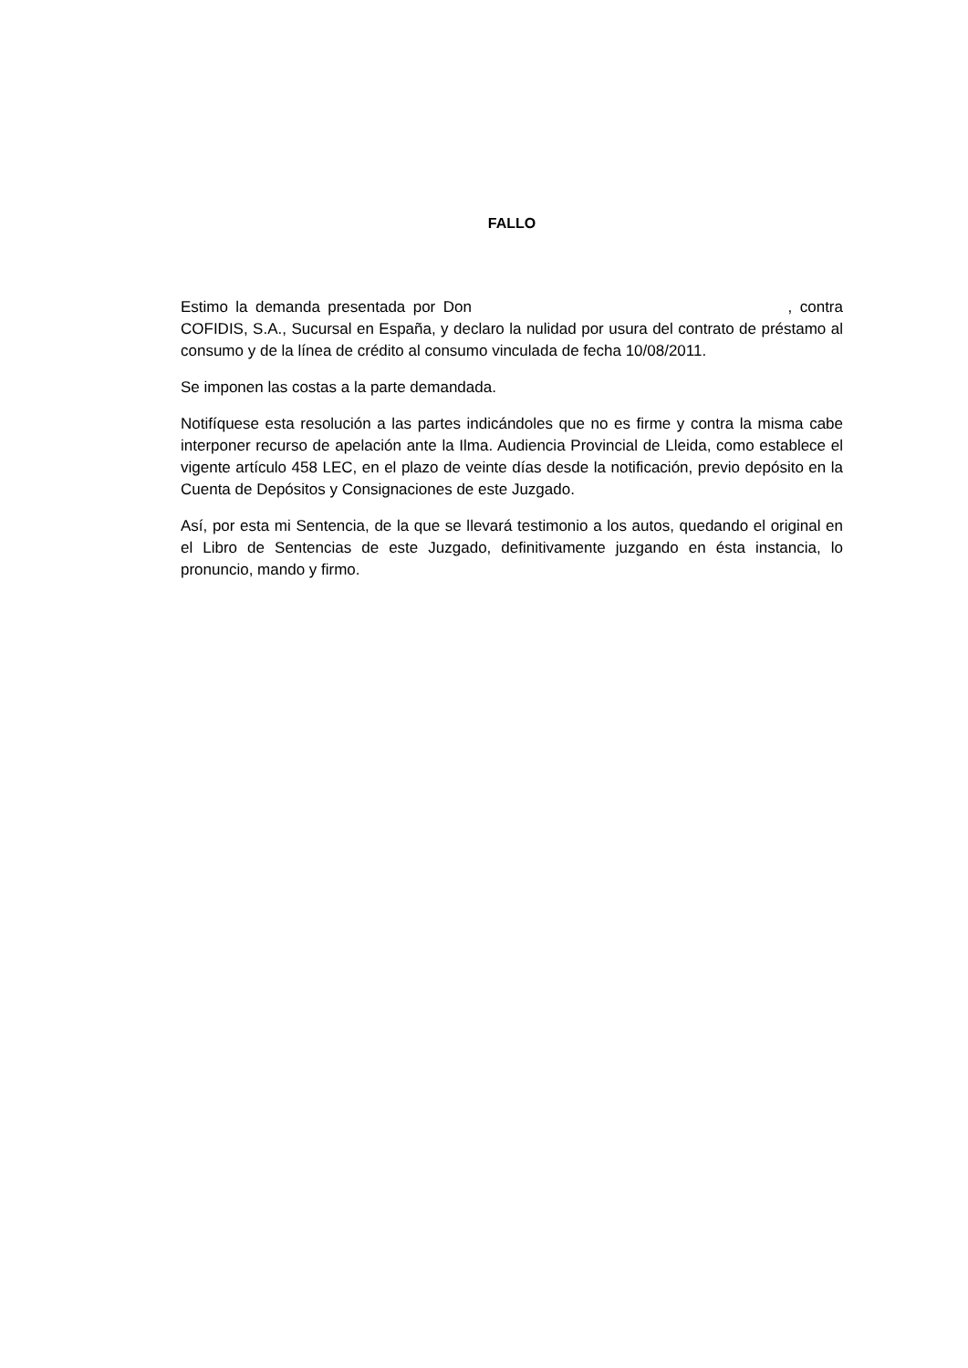FALLO
Estimo la demanda presentada por Don , contra COFIDIS, S.A., Sucursal en España, y declaro la nulidad por usura del contrato de préstamo al consumo y de la línea de crédito al consumo vinculada de fecha 10/08/2011.
Se imponen las costas a la parte demandada.
Notifíquese esta resolución a las partes indicándoles que no es firme y contra la misma cabe interponer recurso de apelación ante la Ilma. Audiencia Provincial de Lleida, como establece el vigente artículo 458 LEC, en el plazo de veinte días desde la notificación, previo depósito en la Cuenta de Depósitos y Consignaciones de este Juzgado.
Así, por esta mi Sentencia, de la que se llevará testimonio a los autos, quedando el original en el Libro de Sentencias de este Juzgado, definitivamente juzgando en ésta instancia, lo pronuncio, mando y firmo.